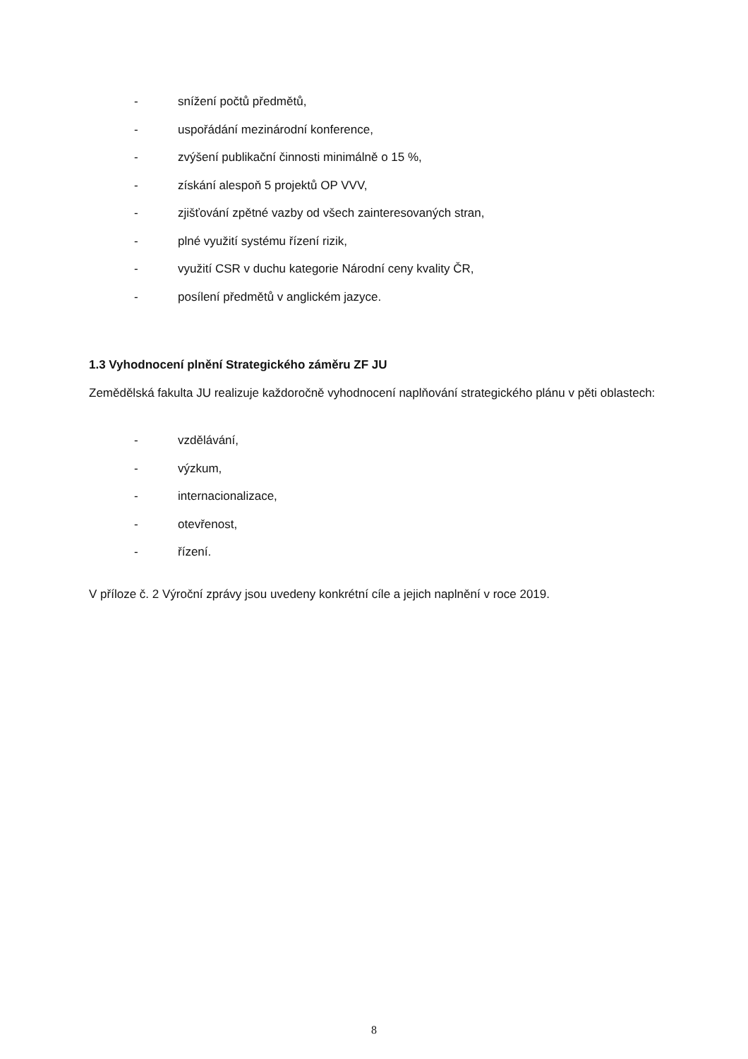- snížení počtů předmětů,
- uspořádání mezinárodní konference,
- zvýšení publikační činnosti minimálně o 15 %,
- získání alespoň 5 projektů OP VVV,
- zjišťování zpětné vazby od všech zainteresovaných stran,
- plné využití systému řízení rizik,
- využití CSR v duchu kategorie Národní ceny kvality ČR,
- posílení předmětů v anglickém jazyce.
1.3 Vyhodnocení plnění Strategického záměru ZF JU
Zemědělská fakulta JU realizuje každoročně vyhodnocení naplňování strategického plánu v pěti oblastech:
- vzdělávání,
- výzkum,
- internacionalizace,
- otevřenost,
- řízení.
V příloze č. 2 Výroční zprávy jsou uvedeny konkrétní cíle a jejich naplnění v roce 2019.
8